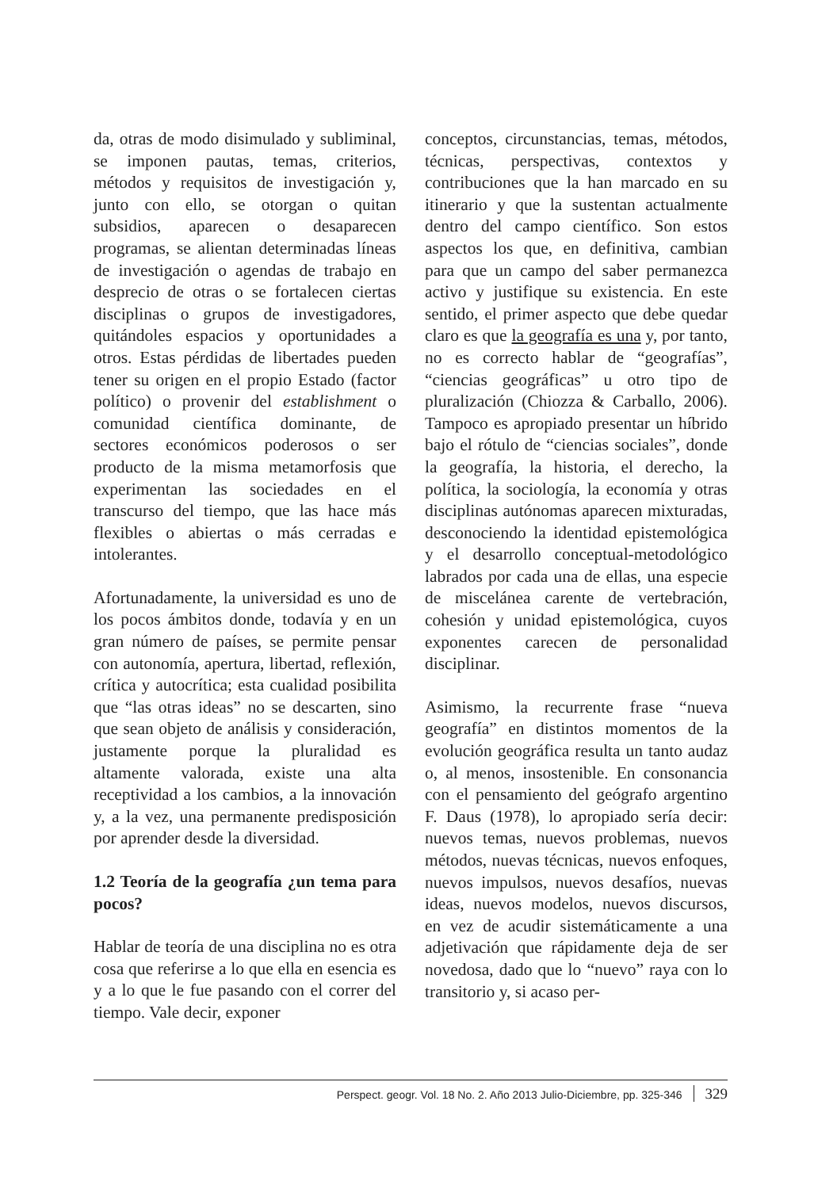da, otras de modo disimulado y subliminal, se imponen pautas, temas, criterios, métodos y requisitos de investigación y, junto con ello, se otorgan o quitan subsidios, aparecen o desaparecen programas, se alientan determinadas líneas de investigación o agendas de trabajo en desprecio de otras o se fortalecen ciertas disciplinas o grupos de investigadores, quitándoles espacios y oportunidades a otros. Estas pérdidas de libertades pueden tener su origen en el propio Estado (factor político) o provenir del establishment o comunidad científica dominante, de sectores económicos poderosos o ser producto de la misma metamorfosis que experimentan las sociedades en el transcurso del tiempo, que las hace más flexibles o abiertas o más cerradas e intolerantes.
Afortunadamente, la universidad es uno de los pocos ámbitos donde, todavía y en un gran número de países, se permite pensar con autonomía, apertura, libertad, reflexión, crítica y autocrítica; esta cualidad posibilita que “las otras ideas” no se descarten, sino que sean objeto de análisis y consideración, justamente porque la pluralidad es altamente valorada, existe una alta receptividad a los cambios, a la innovación y, a la vez, una permanente predisposición por aprender desde la diversidad.
1.2 Teoría de la geografía ¿un tema para pocos?
Hablar de teoría de una disciplina no es otra cosa que referirse a lo que ella en esencia es y a lo que le fue pasando con el correr del tiempo. Vale decir, exponer
conceptos, circunstancias, temas, métodos, técnicas, perspectivas, contextos y contribuciones que la han marcado en su itinerario y que la sustentan actualmente dentro del campo científico. Son estos aspectos los que, en definitiva, cambian para que un campo del saber permanezca activo y justifique su existencia. En este sentido, el primer aspecto que debe quedar claro es que la geografía es una y, por tanto, no es correcto hablar de “geografías”, “ciencias geográficas” u otro tipo de pluralización (Chiozza & Carballo, 2006). Tampoco es apropiado presentar un híbrido bajo el rótulo de “ciencias sociales”, donde la geografía, la historia, el derecho, la política, la sociología, la economía y otras disciplinas autónomas aparecen mixturadas, desconociendo la identidad epistemológica y el desarrollo conceptual-metodológico labrados por cada una de ellas, una especie de miscelánea carente de vertebración, cohesión y unidad epistemológica, cuyos exponentes carecen de personalidad disciplinar.
Asimismo, la recurrente frase “nueva geografía” en distintos momentos de la evolución geográfica resulta un tanto audaz o, al menos, insostenible. En consonancia con el pensamiento del geógrafo argentino F. Daus (1978), lo apropiado sería decir: nuevos temas, nuevos problemas, nuevos métodos, nuevas técnicas, nuevos enfoques, nuevos impulsos, nuevos desafíos, nuevas ideas, nuevos modelos, nuevos discursos, en vez de acudir sistemáticamente a una adjetivación que rápidamente deja de ser novedosa, dado que lo “nuevo” raya con lo transitorio y, si acaso per-
Perspect. geogr. Vol. 18 No. 2. Año 2013 Julio-Diciembre, pp. 325-346 329